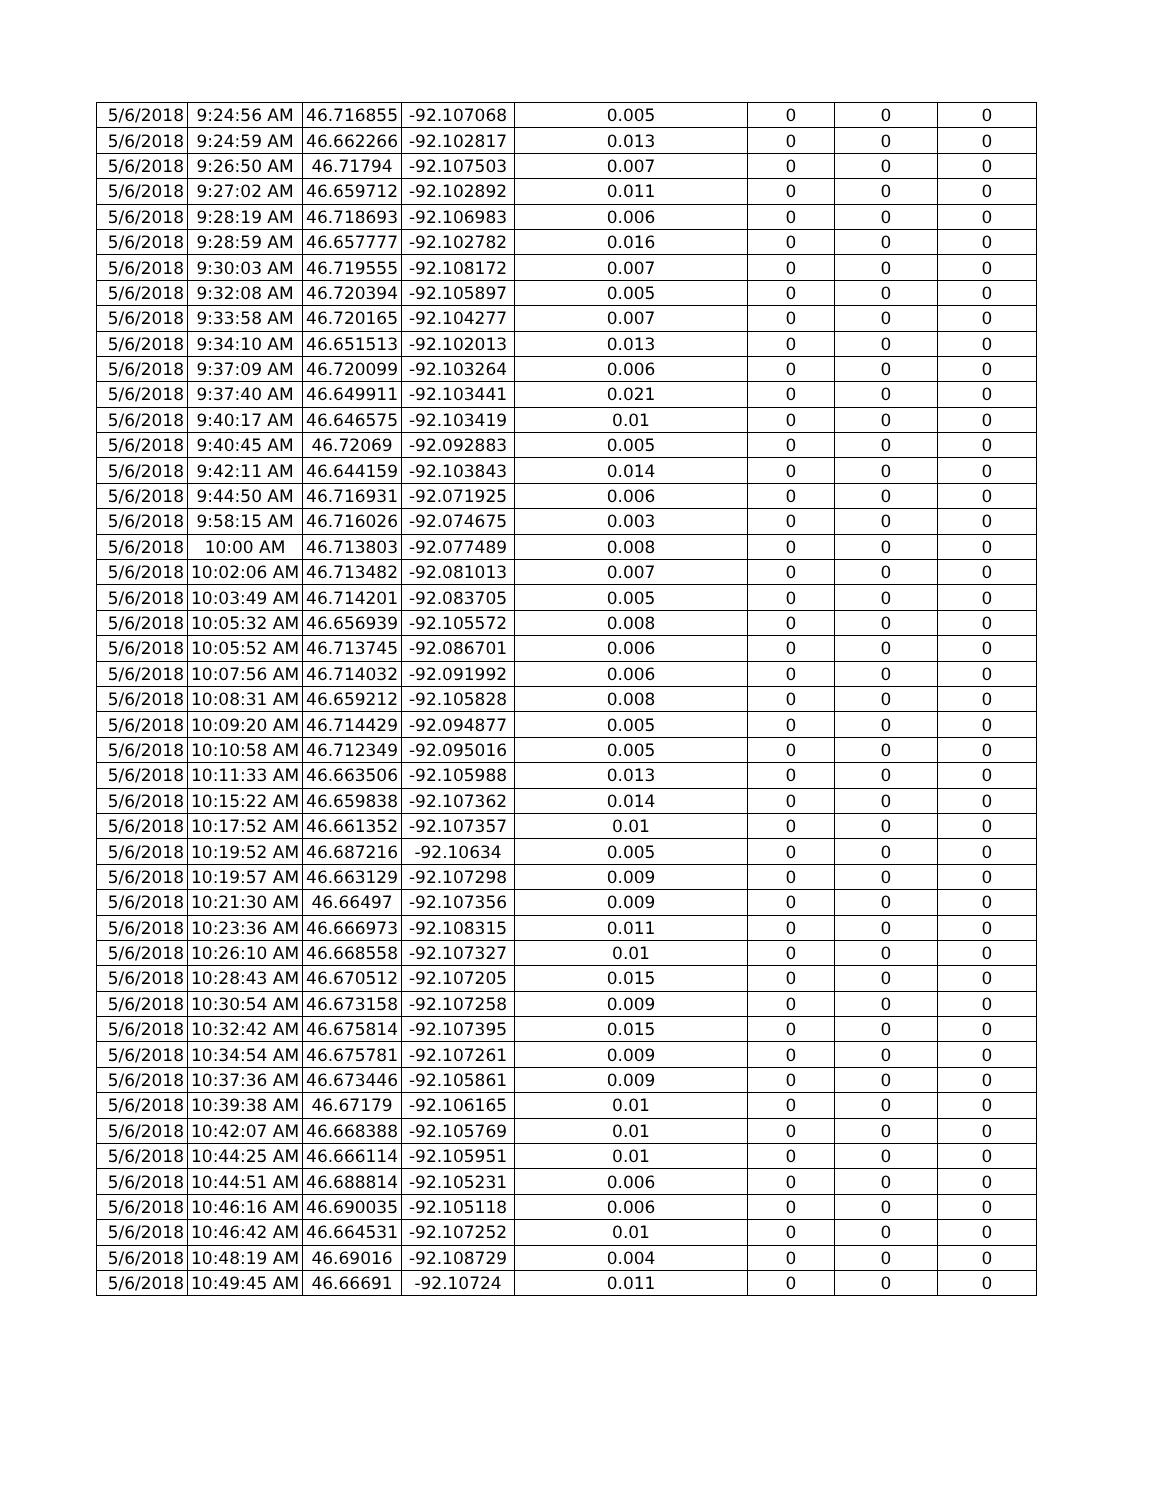| 5/6/2018 | 9:24:56 AM | 46.716855 | -92.107068 | 0.005 | 0 | 0 | 0 |
| 5/6/2018 | 9:24:59 AM | 46.662266 | -92.102817 | 0.013 | 0 | 0 | 0 |
| 5/6/2018 | 9:26:50 AM | 46.71794 | -92.107503 | 0.007 | 0 | 0 | 0 |
| 5/6/2018 | 9:27:02 AM | 46.659712 | -92.102892 | 0.011 | 0 | 0 | 0 |
| 5/6/2018 | 9:28:19 AM | 46.718693 | -92.106983 | 0.006 | 0 | 0 | 0 |
| 5/6/2018 | 9:28:59 AM | 46.657777 | -92.102782 | 0.016 | 0 | 0 | 0 |
| 5/6/2018 | 9:30:03 AM | 46.719555 | -92.108172 | 0.007 | 0 | 0 | 0 |
| 5/6/2018 | 9:32:08 AM | 46.720394 | -92.105897 | 0.005 | 0 | 0 | 0 |
| 5/6/2018 | 9:33:58 AM | 46.720165 | -92.104277 | 0.007 | 0 | 0 | 0 |
| 5/6/2018 | 9:34:10 AM | 46.651513 | -92.102013 | 0.013 | 0 | 0 | 0 |
| 5/6/2018 | 9:37:09 AM | 46.720099 | -92.103264 | 0.006 | 0 | 0 | 0 |
| 5/6/2018 | 9:37:40 AM | 46.649911 | -92.103441 | 0.021 | 0 | 0 | 0 |
| 5/6/2018 | 9:40:17 AM | 46.646575 | -92.103419 | 0.01 | 0 | 0 | 0 |
| 5/6/2018 | 9:40:45 AM | 46.72069 | -92.092883 | 0.005 | 0 | 0 | 0 |
| 5/6/2018 | 9:42:11 AM | 46.644159 | -92.103843 | 0.014 | 0 | 0 | 0 |
| 5/6/2018 | 9:44:50 AM | 46.716931 | -92.071925 | 0.006 | 0 | 0 | 0 |
| 5/6/2018 | 9:58:15 AM | 46.716026 | -92.074675 | 0.003 | 0 | 0 | 0 |
| 5/6/2018 | 10:00 AM | 46.713803 | -92.077489 | 0.008 | 0 | 0 | 0 |
| 5/6/2018 | 10:02:06 AM | 46.713482 | -92.081013 | 0.007 | 0 | 0 | 0 |
| 5/6/2018 | 10:03:49 AM | 46.714201 | -92.083705 | 0.005 | 0 | 0 | 0 |
| 5/6/2018 | 10:05:32 AM | 46.656939 | -92.105572 | 0.008 | 0 | 0 | 0 |
| 5/6/2018 | 10:05:52 AM | 46.713745 | -92.086701 | 0.006 | 0 | 0 | 0 |
| 5/6/2018 | 10:07:56 AM | 46.714032 | -92.091992 | 0.006 | 0 | 0 | 0 |
| 5/6/2018 | 10:08:31 AM | 46.659212 | -92.105828 | 0.008 | 0 | 0 | 0 |
| 5/6/2018 | 10:09:20 AM | 46.714429 | -92.094877 | 0.005 | 0 | 0 | 0 |
| 5/6/2018 | 10:10:58 AM | 46.712349 | -92.095016 | 0.005 | 0 | 0 | 0 |
| 5/6/2018 | 10:11:33 AM | 46.663506 | -92.105988 | 0.013 | 0 | 0 | 0 |
| 5/6/2018 | 10:15:22 AM | 46.659838 | -92.107362 | 0.014 | 0 | 0 | 0 |
| 5/6/2018 | 10:17:52 AM | 46.661352 | -92.107357 | 0.01 | 0 | 0 | 0 |
| 5/6/2018 | 10:19:52 AM | 46.687216 | -92.10634 | 0.005 | 0 | 0 | 0 |
| 5/6/2018 | 10:19:57 AM | 46.663129 | -92.107298 | 0.009 | 0 | 0 | 0 |
| 5/6/2018 | 10:21:30 AM | 46.66497 | -92.107356 | 0.009 | 0 | 0 | 0 |
| 5/6/2018 | 10:23:36 AM | 46.666973 | -92.108315 | 0.011 | 0 | 0 | 0 |
| 5/6/2018 | 10:26:10 AM | 46.668558 | -92.107327 | 0.01 | 0 | 0 | 0 |
| 5/6/2018 | 10:28:43 AM | 46.670512 | -92.107205 | 0.015 | 0 | 0 | 0 |
| 5/6/2018 | 10:30:54 AM | 46.673158 | -92.107258 | 0.009 | 0 | 0 | 0 |
| 5/6/2018 | 10:32:42 AM | 46.675814 | -92.107395 | 0.015 | 0 | 0 | 0 |
| 5/6/2018 | 10:34:54 AM | 46.675781 | -92.107261 | 0.009 | 0 | 0 | 0 |
| 5/6/2018 | 10:37:36 AM | 46.673446 | -92.105861 | 0.009 | 0 | 0 | 0 |
| 5/6/2018 | 10:39:38 AM | 46.67179 | -92.106165 | 0.01 | 0 | 0 | 0 |
| 5/6/2018 | 10:42:07 AM | 46.668388 | -92.105769 | 0.01 | 0 | 0 | 0 |
| 5/6/2018 | 10:44:25 AM | 46.666114 | -92.105951 | 0.01 | 0 | 0 | 0 |
| 5/6/2018 | 10:44:51 AM | 46.688814 | -92.105231 | 0.006 | 0 | 0 | 0 |
| 5/6/2018 | 10:46:16 AM | 46.690035 | -92.105118 | 0.006 | 0 | 0 | 0 |
| 5/6/2018 | 10:46:42 AM | 46.664531 | -92.107252 | 0.01 | 0 | 0 | 0 |
| 5/6/2018 | 10:48:19 AM | 46.69016 | -92.108729 | 0.004 | 0 | 0 | 0 |
| 5/6/2018 | 10:49:45 AM | 46.66691 | -92.10724 | 0.011 | 0 | 0 | 0 |